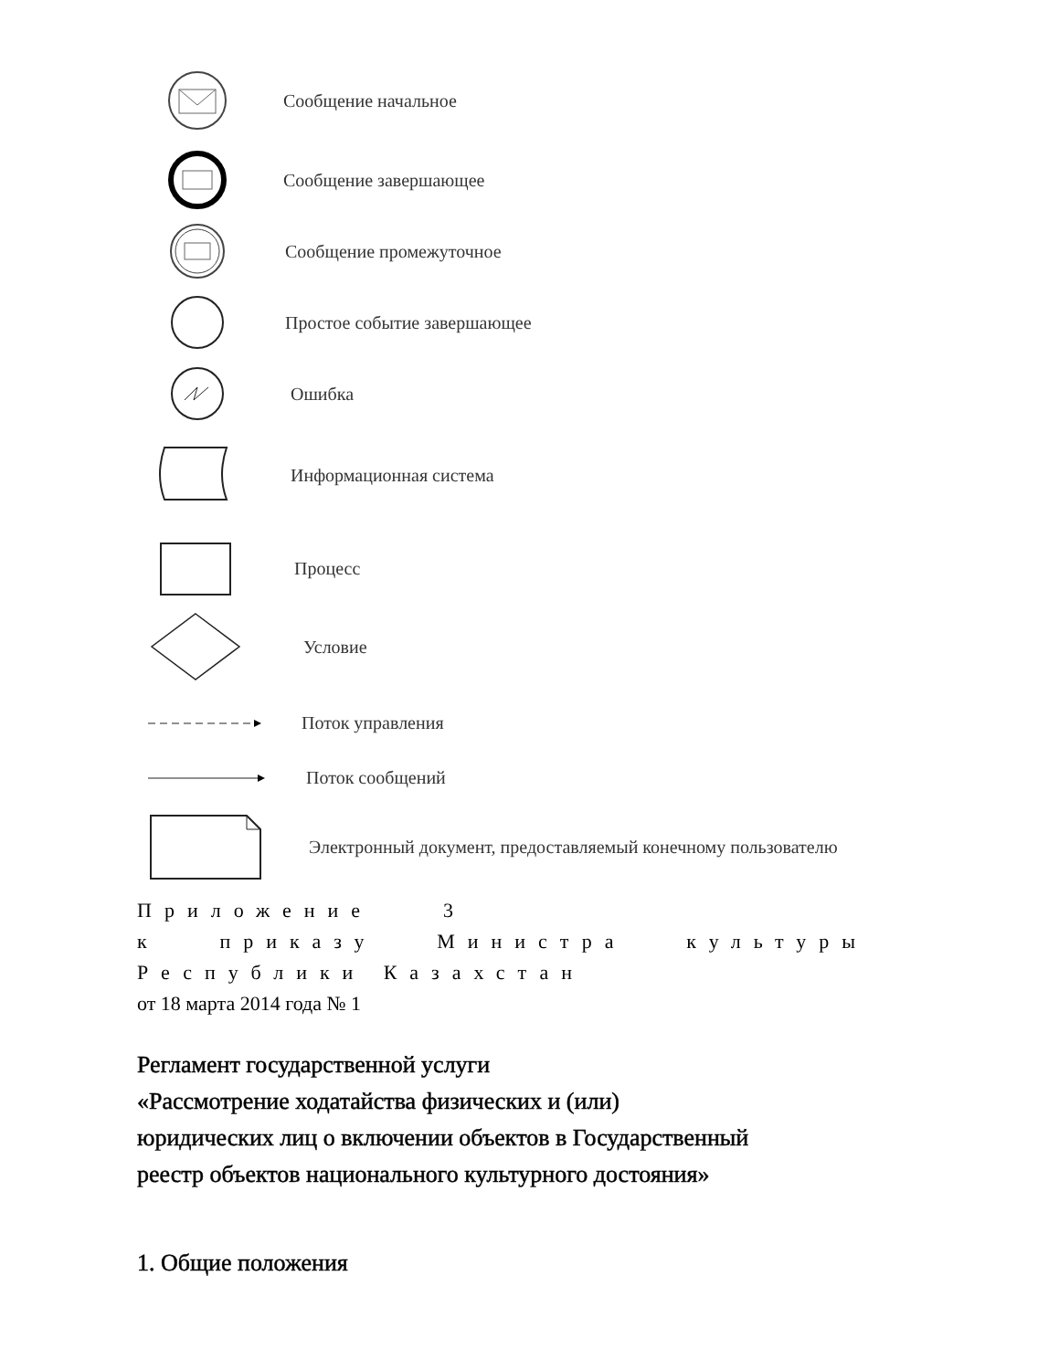Сообщение начальное
Сообщение завершающее
Сообщение промежуточное
Простое событие завершающее
Ошибка
Информационная система
Процесс
Условие
Поток управления
Поток сообщений
Электронный документ, предоставляемый конечному пользователю
Приложение 3
к приказу Министра культуры
Республики Казахстан
от 18 марта 2014 года № 1
Регламент государственной услуги
«Рассмотрение ходатайства физических и (или)
юридических лиц о включении объектов в Государственный
реестр объектов национального культурного достояния»
1. Общие положения